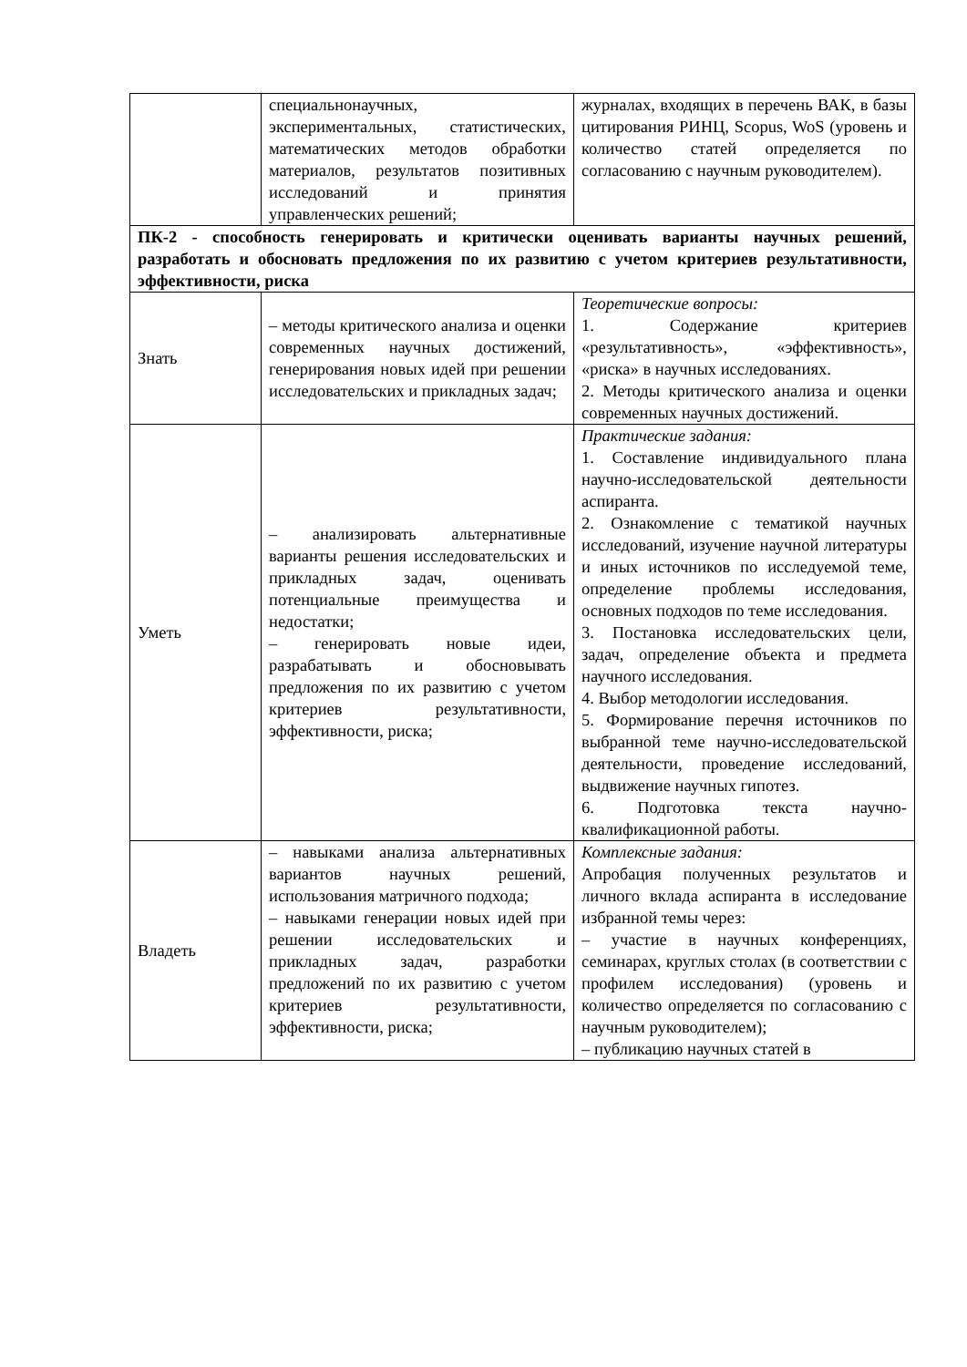| | специальнонаучных, экспериментальных, статистических, математических методов обработки материалов, результатов позитивных исследований и принятия управленческих решений; | журналах, входящих в перечень ВАК, в базы цитирования РИНЦ, Scopus, WoS (уровень и количество статей определяется по согласованию с научным руководителем). |
| ПК-2 - способность генерировать и критически оценивать варианты научных решений, разработать и обосновать предложения по их развитию с учетом критериев результативности, эффективности, риска | | |
| Знать | – методы критического анализа и оценки современных научных достижений, генерирования новых идей при решении исследовательских и прикладных задач; | Теоретические вопросы: 1. Содержание критериев «результативность», «эффективность», «риска» в научных исследованиях. 2. Методы критического анализа и оценки современных научных достижений. |
| Уметь | – анализировать альтернативные варианты решения исследовательских и прикладных задач, оценивать потенциальные преимущества и недостатки; – генерировать новые идеи, разрабатывать и обосновывать предложения по их развитию с учетом критериев результативности, эффективности, риска; | Практические задания: 1. Составление индивидуального плана научно-исследовательской деятельности аспиранта. 2. Ознакомление с тематикой научных исследований, изучение научной литературы и иных источников по исследуемой теме, определение проблемы исследования, основных подходов по теме исследования. 3. Постановка исследовательских цели, задач, определение объекта и предмета научного исследования. 4. Выбор методологии исследования. 5. Формирование перечня источников по выбранной теме научно-исследовательской деятельности, проведение исследований, выдвижение научных гипотез. 6. Подготовка текста научно-квалификационной работы. |
| Владеть | – навыками анализа альтернативных вариантов научных решений, использования матричного подхода; – навыками генерации новых идей при решении исследовательских и прикладных задач, разработки предложений по их развитию с учетом критериев результативности, эффективности, риска; | Комплексные задания: Апробация полученных результатов и личного вклада аспиранта в исследование избранной темы через: – участие в научных конференциях, семинарах, круглых столах (в соответствии с профилем исследования) (уровень и количество определяется по согласованию с научным руководителем); – публикацию научных статей в |